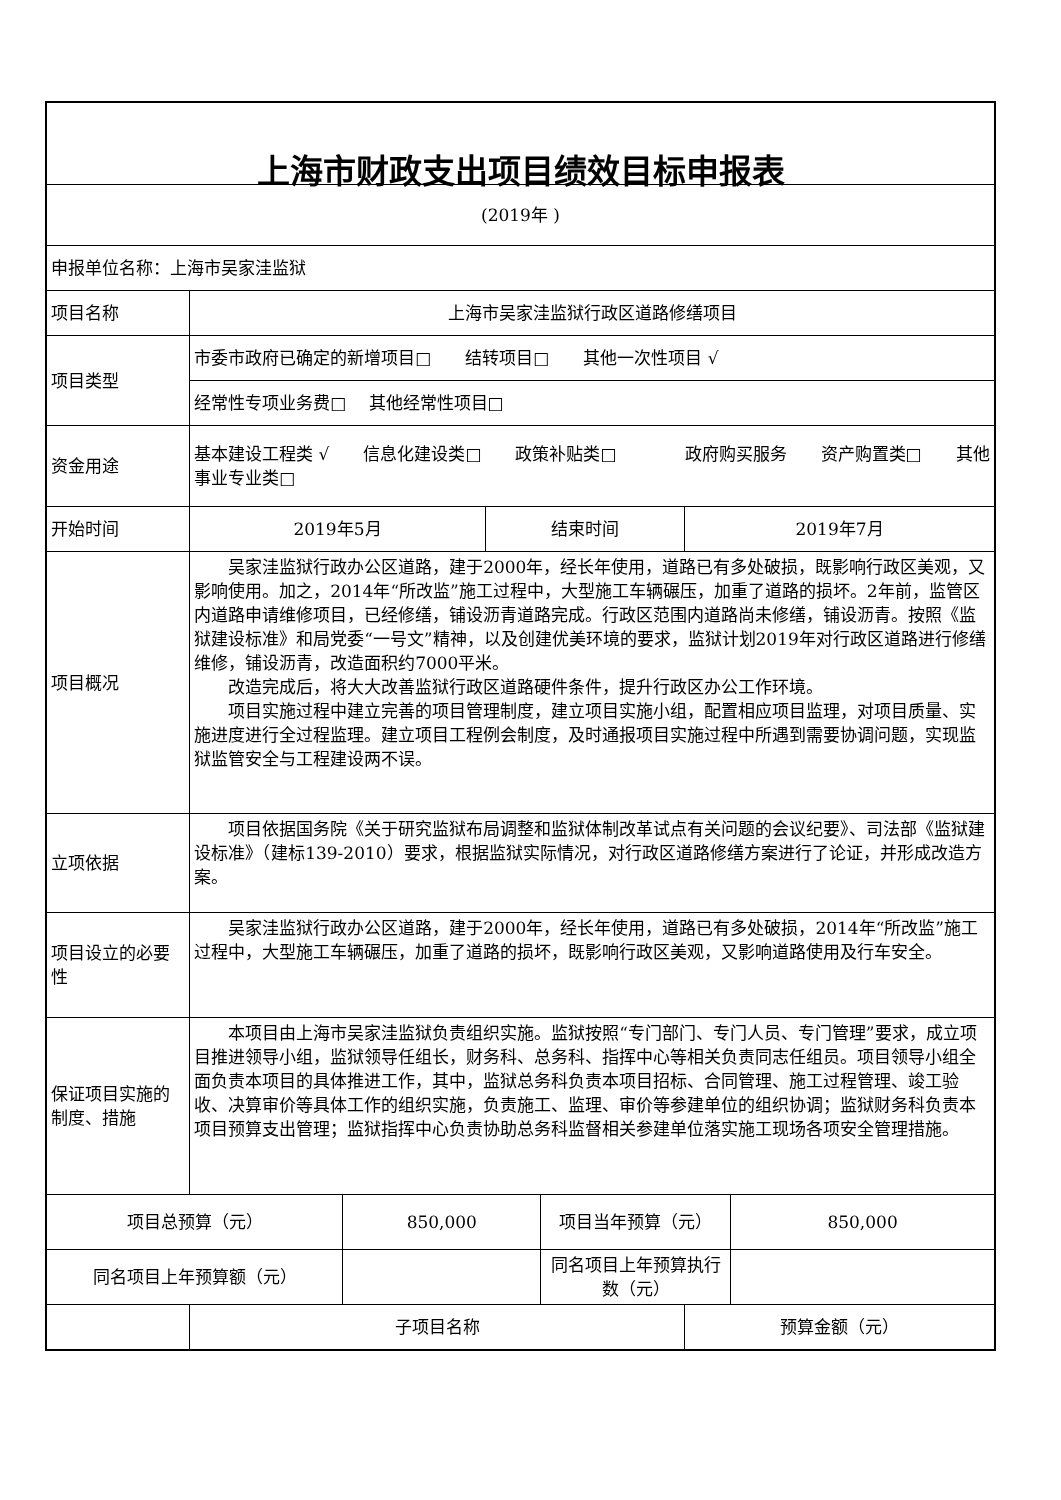| 上海市财政支出项目绩效目标申报表 | | | | | | |
| (2019年 ) | | | | | | |
| 申报单位名称：上海市吴家洼监狱 | | | | | | |
| 项目名称 | 上海市吴家洼监狱行政区道路修缮项目 | | | | | |
| 项目类型 | 市委市政府已确定的新增项目□ 结转项目□ 其他一次性项目 √ | | | | | |
| | 经常性专项业务费□ 其他经常性项目□ | | | | | |
| 资金用途 | 基本建设工程类 √ 信息化建设类□ 政策补贴类□ 政府购买服务 资产购置类□ 其他事业专业类□ | | | | | |
| 开始时间 | 2019年5月 | | 结束时间 | | 2019年7月 | |
| 项目概况 | 吴家洼监狱行政办公区道路，建于2000年，经长年使用，道路已有多处破损，既影响行政区美观，又影响使用。加之，2014年“所改监”施工过程中，大型施工车辆碾压，加重了道路的损坏。2年前，监管区内道路申请维修项目，已经修缮，铺设沥青道路完成。行政区范围内道路尚未修缮，铺设沥青。按照《监狱建设标准》和局党委“一号文”精神，以及创建优美环境的要求，监狱计划2019年对行政区道路进行修缮维修，铺设沥青，改造面积约7000平米。 改造完成后，将大大改善监狱行政区道路硬件条件，提升行政区办公工作环境。 项目实施过程中建立完善的项目管理制度，建立项目实施小组，配置相应项目监理，对项目质量、实施进度进行全过程监理。建立项目工程例会制度，及时通报项目实施过程中所遇到需要协调问题，实现监狱监管安全与工程建设两不误。 | | | | | |
| 立项依据 | 项目依据国务院《关于研究监狱布局调整和监狱体制改革试点有关问题的会议纪要》、司法部《监狱建设标准》（建标139-2010）要求，根据监狱实际情况，对行政区道路修缮方案进行了论证，并形成改造方案。 | | | | | |
| 项目设立的必要性 | 吴家洼监狱行政办公区道路，建于2000年，经长年使用，道路已有多处破损，2014年“所改监”施工过程中，大型施工车辆碾压，加重了道路的损坏，既影响行政区美观，又影响道路使用及行车安全。 | | | | | |
| 保证项目实施的制度、措施 | 本项目由上海市吴家洼监狱负责组织实施。监狱按照“专门部门、专门人员、专门管理”要求，成立项目推进领导小组，监狱领导任组长，财务科、总务科、指挥中心等相关负责同志任组员。项目领导小组全面负责本项目的具体推进工作，其中，监狱总务科负责本项目招标、合同管理、施工过程管理、竣工验收、决算审价等具体工作的组织实施，负责施工、监理、审价等参建单位的组织协调；监狱财务科负责本项目预算支出管理；监狱指挥中心负责协助总务科监督相关参建单位落实施工现场各项安全管理措施。 | | | | | |
| 项目总预算（元） | | 850,000 | | 项目当年预算（元） | | 850,000 |
| 同名项目上年预算额（元） | | | | 同名项目上年预算执行数（元） | | |
| | 子项目名称 | | | | 预算金额（元） | |